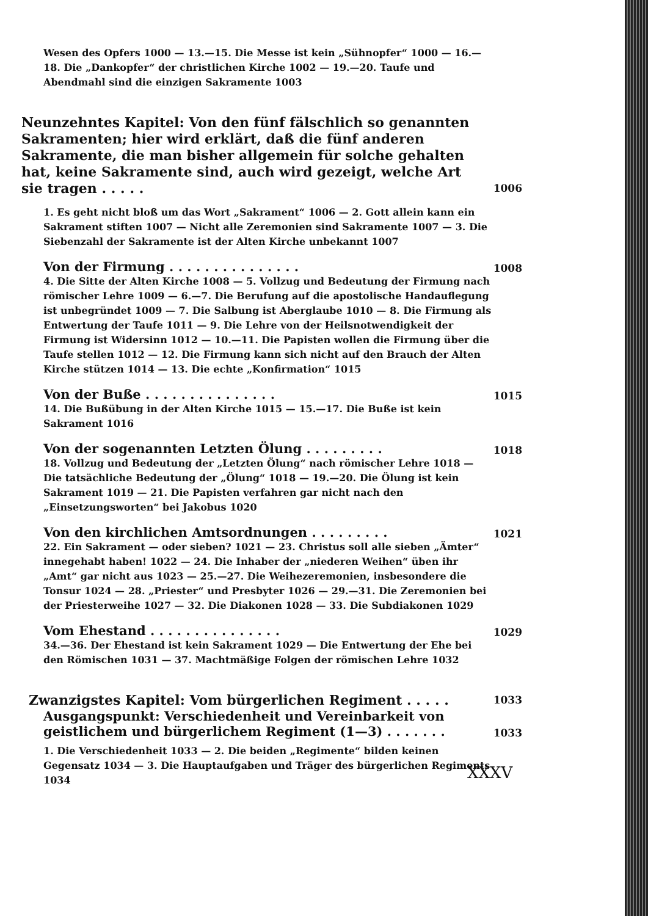Wesen des Opfers 1000 — 13.—15. Die Messe ist kein „Sühnopfer“ 1000 — 16.—18. Die „Dankopfer“ der christlichen Kirche 1002 — 19.—20. Taufe und Abendmahl sind die einzigen Sakramente 1003
Neunzehntes Kapitel: Von den fünf fälschlich so genannten Sakramenten; hier wird erklärt, daß die fünf anderen Sakramente, die man bisher allgemein für solche gehalten hat, keine Sakramente sind, auch wird gezeigt, welche Art sie tragen . . . . . 1006
1. Es geht nicht bloß um das Wort „Sakrament“ 1006 — 2. Gott allein kann ein Sakrament stiften 1007 — Nicht alle Zeremonien sind Sakramente 1007 — 3. Die Siebenzahl der Sakramente ist der Alten Kirche unbekannt 1007
Von der Firmung . . . . . . . . . . . . . . . 1008
4. Die Sitte der Alten Kirche 1008 — 5. Vollzug und Bedeutung der Firmung nach römischer Lehre 1009 — 6.—7. Die Berufung auf die apostolische Handauflegung ist unbegründet 1009 — 7. Die Salbung ist Aberglaube 1010 — 8. Die Firmung als Entwertung der Taufe 1011 — 9. Die Lehre von der Heilsnotwendigkeit der Firmung ist Widersinn 1012 — 10.—11. Die Papisten wollen die Firmung über die Taufe stellen 1012 — 12. Die Firmung kann sich nicht auf den Brauch der Alten Kirche stützen 1014 — 13. Die echte „Konfirmation“ 1015
Von der Buße . . . . . . . . . . . . . . . 1015
14. Die Bußübung in der Alten Kirche 1015 — 15.—17. Die Buße ist kein Sakrament 1016
Von der sogenannten Letzten Ölung . . . . . . . . . 1018
18. Vollzug und Bedeutung der „Letzten Ölung“ nach römischer Lehre 1018 — Die tatsächliche Bedeutung der „Ölung“ 1018 — 19.—20. Die Ölung ist kein Sakrament 1019 — 21. Die Papisten verfahren gar nicht nach den „Einsetzungsworten“ bei Jakobus 1020
Von den kirchlichen Amtsordnungen . . . . . . . . . 1021
22. Ein Sakrament — oder sieben? 1021 — 23. Christus soll alle sieben „Ämter“ innegehabt haben! 1022 — 24. Die Inhaber der „niederen Weihen“ üben ihr „Amt“ gar nicht aus 1023 — 25.—27. Die Weihezeremonien, insbesondere die Tonsur 1024 — 28. „Priester“ und Presbyter 1026 — 29.—31. Die Zeremonien bei der Priesterweihe 1027 — 32. Die Diakonen 1028 — 33. Die Subdiakonen 1029
Vom Ehestand . . . . . . . . . . . . . . . 1029
34.—36. Der Ehestand ist kein Sakrament 1029 — Die Entwertung der Ehe bei den Römischen 1031 — 37. Machtmäßige Folgen der römischen Lehre 1032
Zwanzigstes Kapitel: Vom bürgerlichen Regiment . . . . . 1033
Ausgangspunkt: Verschiedenheit und Vereinbarkeit von geistlichem und bürgerlichem Regiment (1—3) . . . . . . . 1033
1. Die Verschiedenheit 1033 — 2. Die beiden „Regimente“ bilden keinen Gegensatz 1034 — 3. Die Hauptaufgaben und Träger des bürgerlichen Regiments 1034
XXXV